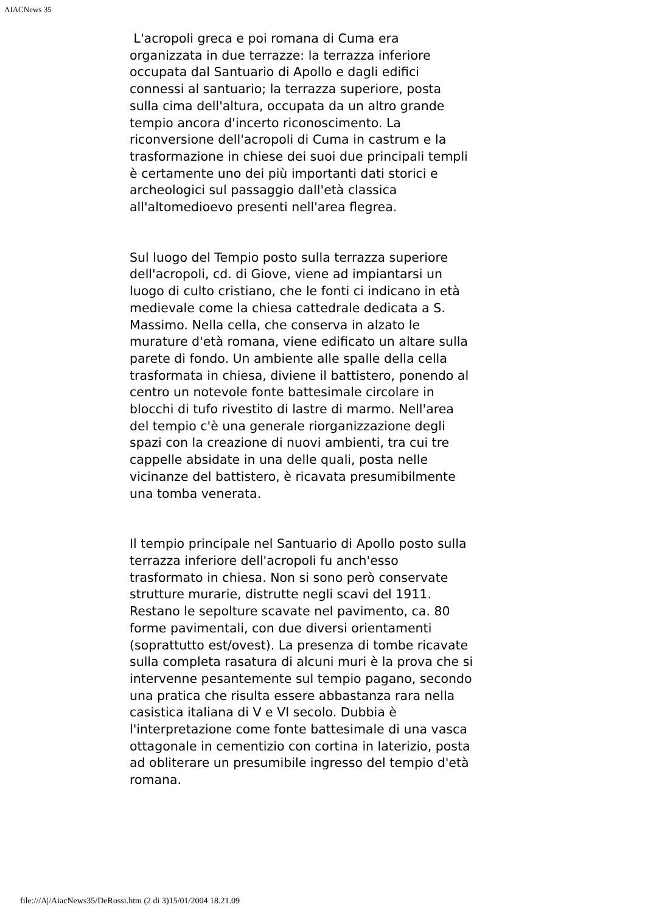AIACNews 35
L'acropoli greca e poi romana di Cuma era organizzata in due terrazze: la terrazza inferiore occupata dal Santuario di Apollo e dagli edifici connessi al santuario; la terrazza superiore, posta sulla cima dell'altura, occupata da un altro grande tempio ancora d'incerto riconoscimento. La riconversione dell'acropoli di Cuma in castrum e la trasformazione in chiese dei suoi due principali templi è certamente uno dei più importanti dati storici e archeologici sul passaggio dall'età classica all'altomedioevo presenti nell'area flegrea.
Sul luogo del Tempio posto sulla terrazza superiore dell'acropoli, cd. di Giove, viene ad impiantarsi un luogo di culto cristiano, che le fonti ci indicano in età medievale come la chiesa cattedrale dedicata a S. Massimo. Nella cella, che conserva in alzato le murature d'età romana, viene edificato un altare sulla parete di fondo. Un ambiente alle spalle della cella trasformata in chiesa, diviene il battistero, ponendo al centro un notevole fonte battesimale circolare in blocchi di tufo rivestito di lastre di marmo. Nell'area del tempio c'è una generale riorganizzazione degli spazi con la creazione di nuovi ambienti, tra cui tre cappelle absidate in una delle quali, posta nelle vicinanze del battistero, è ricavata presumibilmente una tomba venerata.
Il tempio principale nel Santuario di Apollo posto sulla terrazza inferiore dell'acropoli fu anch'esso trasformato in chiesa. Non si sono però conservate strutture murarie, distrutte negli scavi del 1911. Restano le sepolture scavate nel pavimento, ca. 80 forme pavimentali, con due diversi orientamenti (soprattutto est/ovest). La presenza di tombe ricavate sulla completa rasatura di alcuni muri è la prova che si intervenne pesantemente sul tempio pagano, secondo una pratica che risulta essere abbastanza rara nella casistica italiana di V e VI secolo. Dubbia è l'interpretazione come fonte battesimale di una vasca ottagonale in cementizio con cortina in laterizio, posta ad obliterare un presumibile ingresso del tempio d'età romana.
file:///A|/AiacNews35/DeRossi.htm (2 di 3)15/01/2004 18.21.09